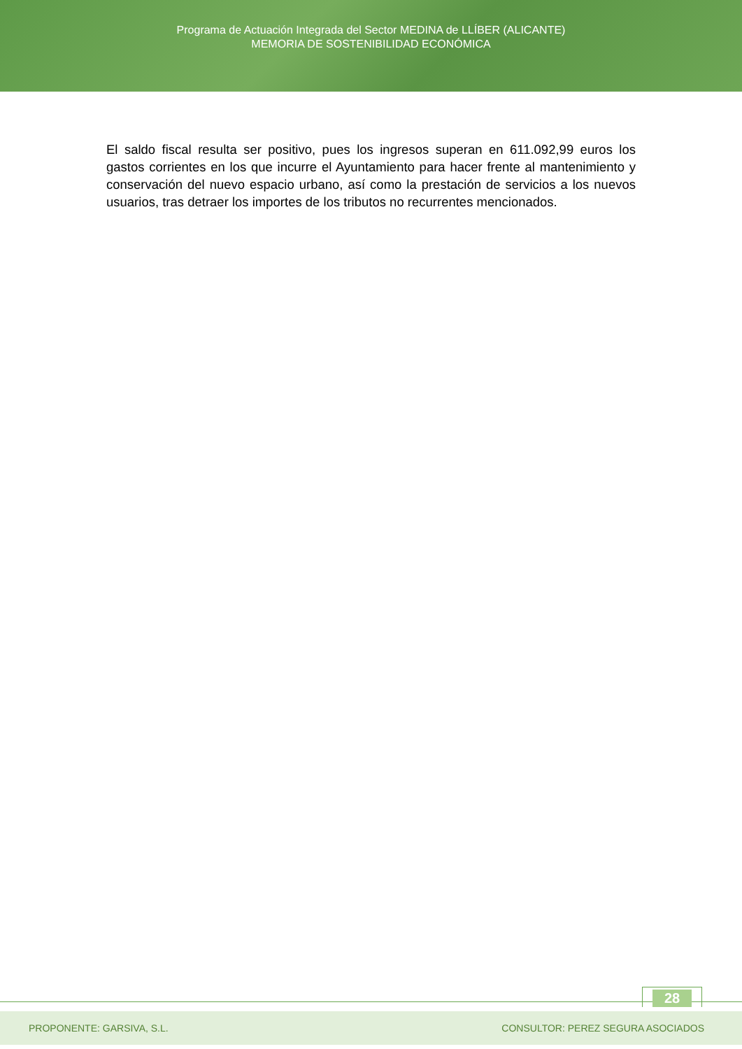Programa de Actuación Integrada del Sector MEDINA de LLÍBER (ALICANTE)
MEMORIA DE SOSTENIBILIDAD ECONÓMICA
El saldo fiscal resulta ser positivo, pues los ingresos superan en 611.092,99 euros los gastos corrientes en los que incurre el Ayuntamiento para hacer frente al mantenimiento y conservación del nuevo espacio urbano, así como la prestación de servicios a los nuevos usuarios, tras detraer los importes de los tributos no recurrentes mencionados.
28
PROPONENTE: GARSIVA, S.L. CONSULTOR: PEREZ SEGURA ASOCIADOS